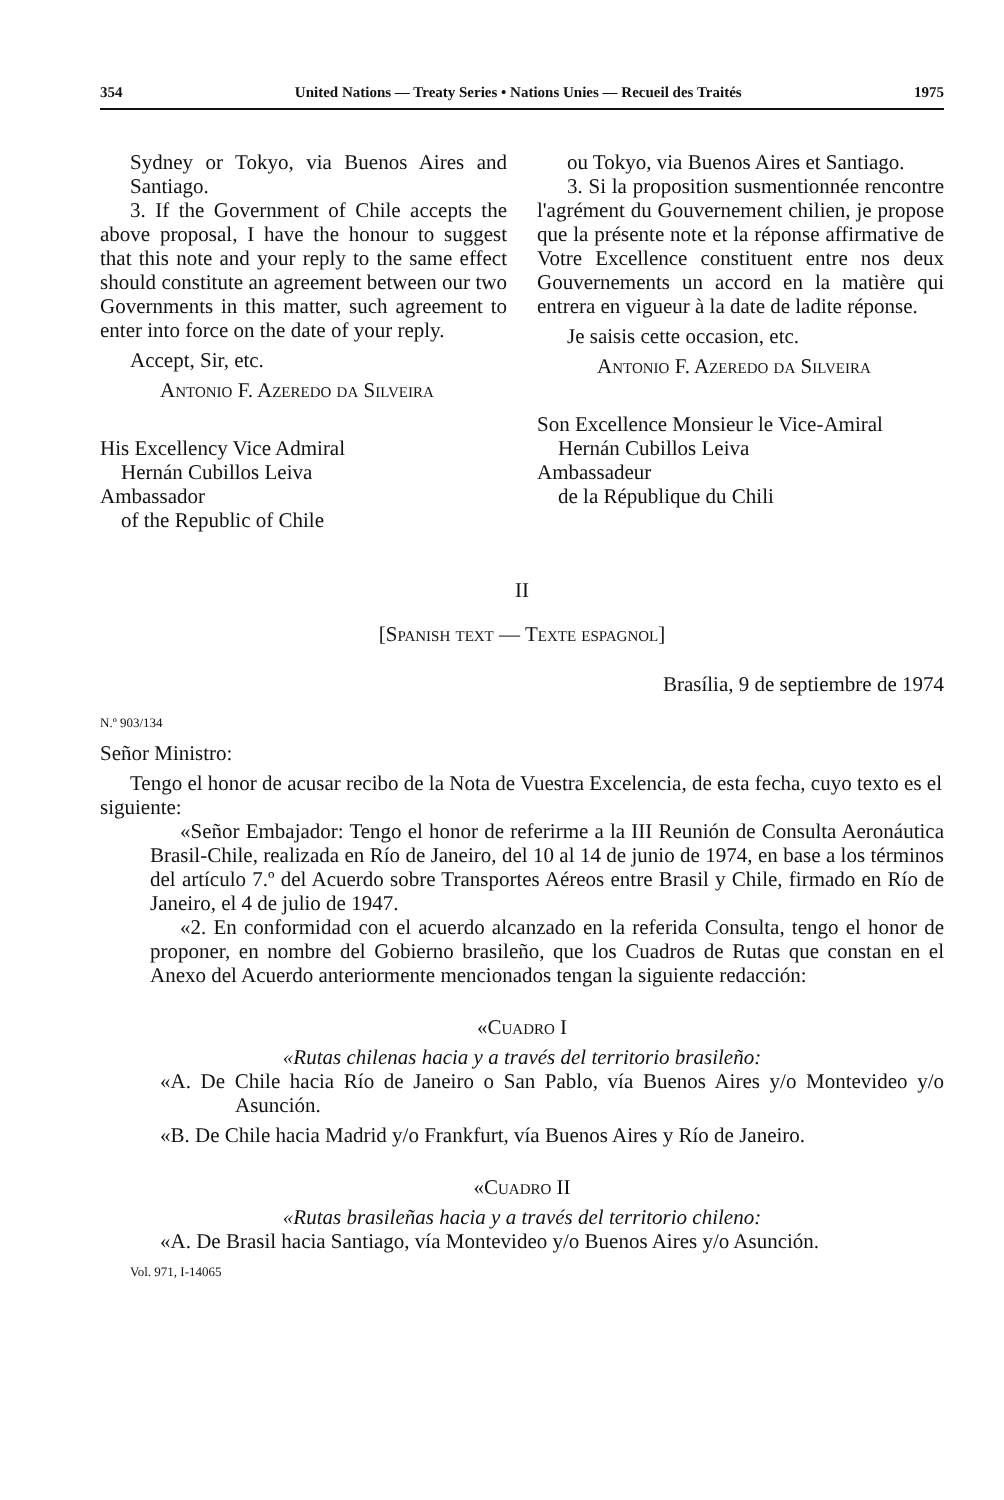354 United Nations — Treaty Series • Nations Unies — Recueil des Traités 1975
Sydney or Tokyo, via Buenos Aires and Santiago.
3. If the Government of Chile accepts the above proposal, I have the honour to suggest that this note and your reply to the same effect should constitute an agreement between our two Governments in this matter, such agreement to enter into force on the date of your reply.
Accept, Sir, etc.
Antonio F. Azeredo da Silveira
His Excellency Vice Admiral
Hernán Cubillos Leiva
Ambassador
of the Republic of Chile
ou Tokyo, via Buenos Aires et Santiago.
3. Si la proposition susmentionnée rencontre l'agrément du Gouvernement chilien, je propose que la présente note et la réponse affirmative de Votre Excellence constituent entre nos deux Gouvernements un accord en la matière qui entrera en vigueur à la date de ladite réponse.
Je saisis cette occasion, etc.
Antonio F. Azeredo da Silveira
Son Excellence Monsieur le Vice-Amiral
Hernán Cubillos Leiva
Ambassadeur
de la République du Chili
II
[Spanish text — Texte espagnol]
Brasília, 9 de septiembre de 1974
N.º 903/134
Señor Ministro:
Tengo el honor de acusar recibo de la Nota de Vuestra Excelencia, de esta fecha, cuyo texto es el siguiente:
«Señor Embajador: Tengo el honor de referirme a la III Reunión de Consulta Aeronáutica Brasil-Chile, realizada en Río de Janeiro, del 10 al 14 de junio de 1974, en base a los términos del artículo 7.º del Acuerdo sobre Transportes Aéreos entre Brasil y Chile, firmado en Río de Janeiro, el 4 de julio de 1947.
«2. En conformidad con el acuerdo alcanzado en la referida Consulta, tengo el honor de proponer, en nombre del Gobierno brasileño, que los Cuadros de Rutas que constan en el Anexo del Acuerdo anteriormente mencionados tengan la siguiente redacción:
«Cuadro I
«Rutas chilenas hacia y a través del territorio brasileño:
«A. De Chile hacia Río de Janeiro o San Pablo, vía Buenos Aires y/o Montevideo y/o Asunción.
«B. De Chile hacia Madrid y/o Frankfurt, vía Buenos Aires y Río de Janeiro.
«Cuadro II
«Rutas brasileñas hacia y a través del territorio chileno:
«A. De Brasil hacia Santiago, vía Montevideo y/o Buenos Aires y/o Asunción.
Vol. 971, I-14065